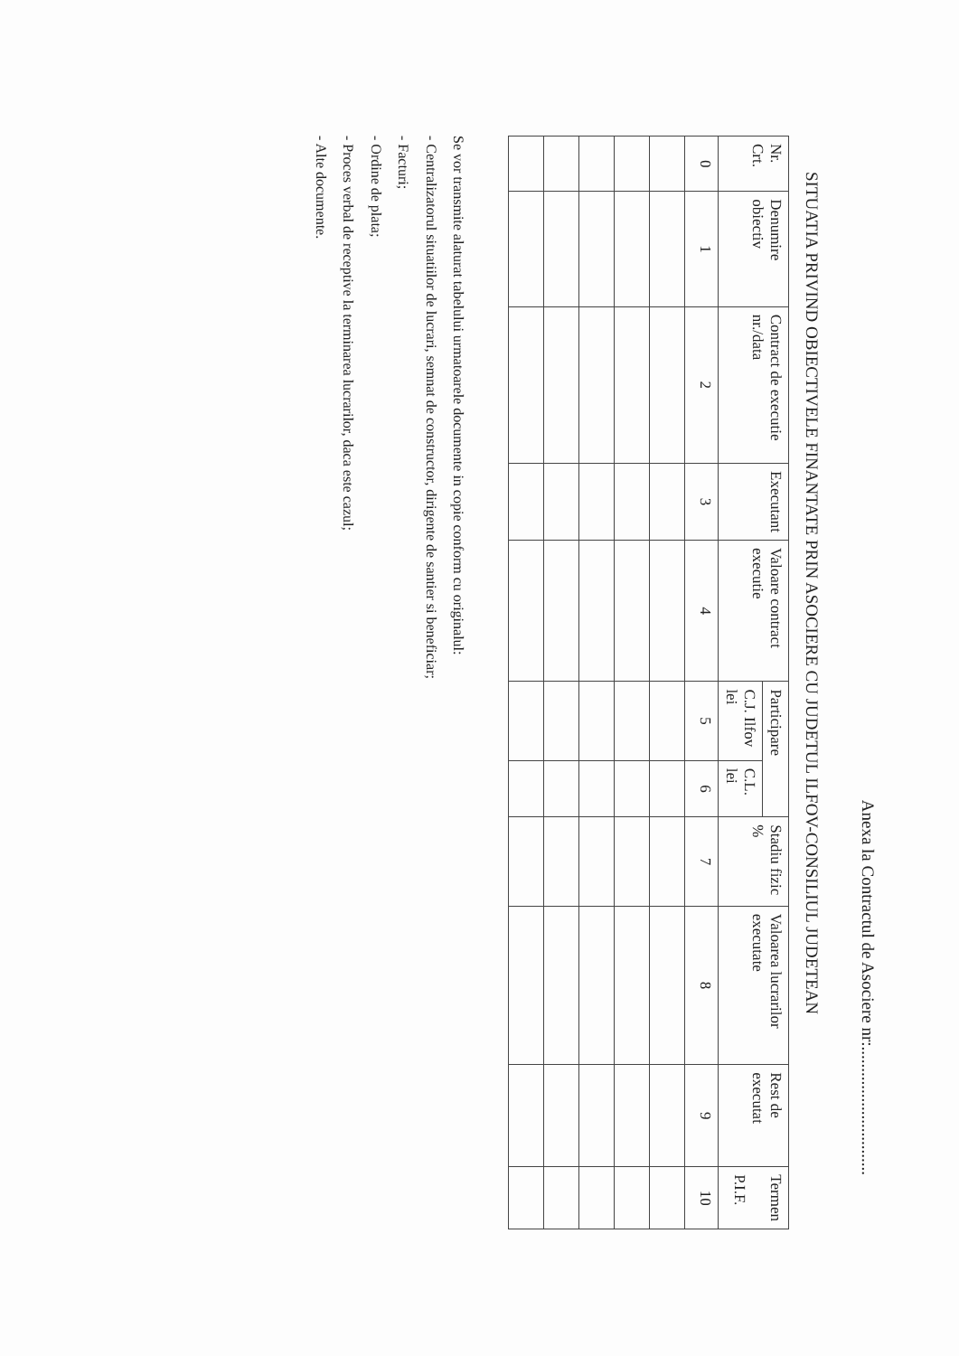Anexa la Contractul de Asociere nr:..............................
SITUATIA PRIVIND OBIECTIVELE FINANTATE PRIN ASOCIERE CU JUDETUL ILFOV-CONSILIUL JUDETEAN
| Nr. Crt. | Denumire obiectiv | Contract de executie nr./data | Executant | Valoare contract executie | Participare | | Stadiu fizic % | Valoarea lucrarilor executate | Rest de executat | Termen P.I.F. |
| --- | --- | --- | --- | --- | --- | --- | --- | --- | --- | --- |
| | | | | | C.J. Ilfov lei | C.L. lei | | | | |
| 0 | 1 | 2 | 3 | 4 | 5 | 6 | 7 | 8 | 9 | 10 |
Se vor transmite alaturat tabelului urmatoarele documente in copie conform cu originalul:
- Centralizatorul situatiilor de lucrari, semnat de constructor, dirigente de santier si beneficiar;
- Facturi;
- Ordine de plata;
- Proces verbal de receptive la terminarea lucrarilor, daca este cazul;
- Alte documente.